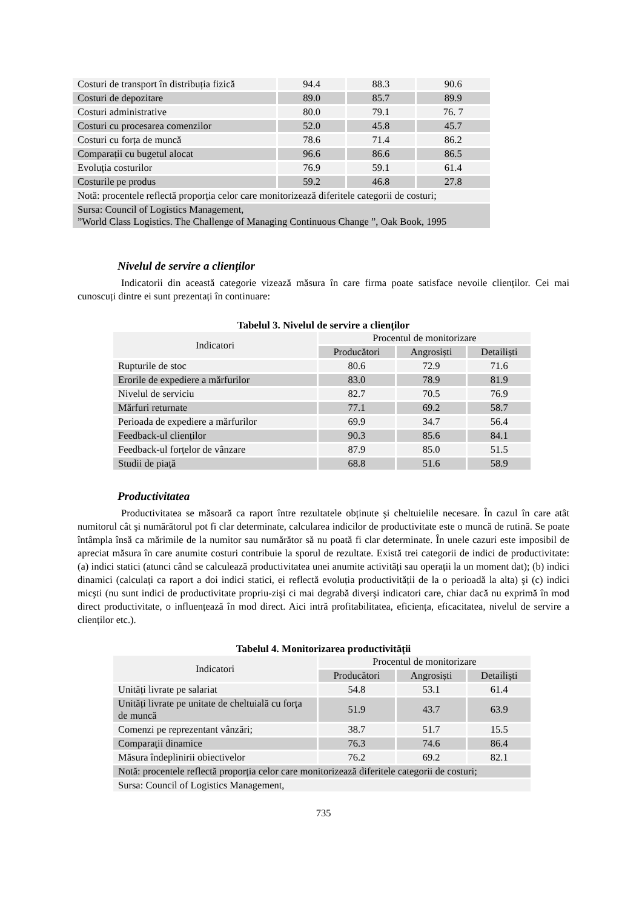| Costuri de transport în distribuția fizică | 94.4 | 88.3 | 90.6 |
| Costuri de depozitare | 89.0 | 85.7 | 89.9 |
| Costuri administrative | 80.0 | 79.1 | 76. 7 |
| Costuri cu procesarea comenzilor | 52.0 | 45.8 | 45.7 |
| Costuri cu forța de muncă | 78.6 | 71.4 | 86.2 |
| Comparații cu bugetul alocat | 96.6 | 86.6 | 86.5 |
| Evoluția costurilor | 76.9 | 59.1 | 61.4 |
| Costurile pe produs | 59.2 | 46.8 | 27.8 |
| Notă: procentele reflectă proporția celor care monitorizează diferitele categorii de costuri; | | | |
| Sursa: Council of Logistics Management, ”World Class Logistics. The Challenge of Managing Continuous Change ”, Oak Book, 1995 | | | |
Nivelul de servire a clienților
Indicatorii din această categorie vizează măsura în care firma poate satisface nevoile clienților. Cei mai cunoscuți dintre ei sunt prezentați în continuare:
Tabelul 3. Nivelul de servire a clienților
| Indicatori | Procentul de monitorizare | | |
| --- | --- | --- | --- |
| | Producători | Angrosiști | Detailiști |
| Rupturile de stoc | 80.6 | 72.9 | 71.6 |
| Erorile de expediere a mărfurilor | 83.0 | 78.9 | 81.9 |
| Nivelul de serviciu | 82.7 | 70.5 | 76.9 |
| Mărfuri returnate | 77.1 | 69.2 | 58.7 |
| Perioada de expediere a mărfurilor | 69.9 | 34.7 | 56.4 |
| Feedback-ul clienților | 90.3 | 85.6 | 84.1 |
| Feedback-ul forțelor de vânzare | 87.9 | 85.0 | 51.5 |
| Studii de piață | 68.8 | 51.6 | 58.9 |
Productivitatea
Productivitatea se măsoară ca raport între rezultatele obținute şi cheltuielile necesare. În cazul în care atât numitorul cât şi numărătorul pot fi clar determinate, calcularea indicilor de productivitate este o muncă de rutină. Se poate întâmpla însă ca mărimile de la numitor sau numărător să nu poată fi clar determinate. În unele cazuri este imposibil de apreciat măsura în care anumite costuri contribuie la sporul de rezultate. Există trei categorii de indici de productivitate: (a) indici statici (atunci când se calculează productivitatea unei anumite activități sau operații la un moment dat); (b) indici dinamici (calculați ca raport a doi indici statici, ei reflectă evoluția productivității de la o perioadă la alta) şi (c) indici micşti (nu sunt indici de productivitate propriu-zişi ci mai degrabă diverşi indicatori care, chiar dacă nu exprimă în mod direct productivitate, o influențează în mod direct. Aici intră profitabilitatea, eficiența, eficacitatea, nivelul de servire a clienților etc.).
Tabelul 4. Monitorizarea productivității
| Indicatori | Procentul de monitorizare | | |
| --- | --- | --- | --- |
| | Producători | Angrosiști | Detailiști |
| Unități livrate pe salariat | 54.8 | 53.1 | 61.4 |
| Unități livrate pe unitate de cheltuială cu forța de muncă | 51.9 | 43.7 | 63.9 |
| Comenzi pe reprezentant vânzări; | 38.7 | 51.7 | 15.5 |
| Comparații dinamice | 76.3 | 74.6 | 86.4 |
| Măsura îndeplinirii obiectivelor | 76.2 | 69.2 | 82.1 |
| Notă: procentele reflectă proporția celor care monitorizează diferitele categorii de costuri; | | | |
| Sursa: Council of Logistics Management, | | | |
735